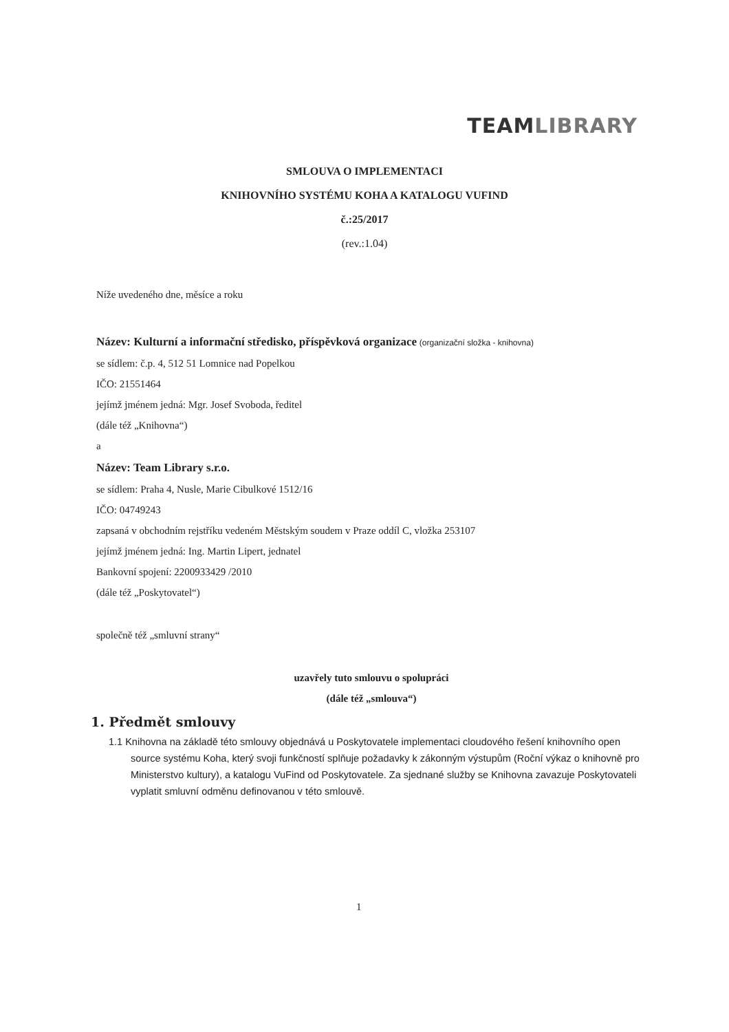TEAMLIBRARY
SMLOUVA O IMPLEMENTACI
KNIHOVNÍHO SYSTÉMU KOHA A KATALOGU VUFIND
č.:25/2017
(rev.:1.04)
Níže uvedeného dne, měsíce a roku
Název: Kulturní a informační středisko, příspěvková organizace (organizační složka - knihovna)
se sídlem: č.p. 4, 512 51 Lomnice nad Popelkou
IČO: 21551464
jejímž jménem jedná: Mgr. Josef Svoboda, ředitel
(dále též „Knihovna“)
a
Název: Team Library s.r.o.
se sídlem: Praha 4, Nusle, Marie Cibulkové 1512/16
IČO: 04749243
zapsaná v obchodním rejstříku vedeném Městským soudem v Praze oddíl C, vložka 253107
jejímž jménem jedná: Ing. Martin Lipert, jednatel
Bankovní spojení: 2200933429 /2010
(dále též „Poskytovatel“)
společně též „smluvní strany“
uzavřely tuto smlouvu o spolupráci
(dále též „smlouva“)
1. Předmět smlouvy
1.1 Knihovna na základě této smlouvy objednává u Poskytovatele implementaci cloudového řešení knihovního open source systému Koha, který svoji funkčností splňuje požadavky k zákonným výstupům (Roční výkaz o knihovně pro Ministerstvo kultury), a katalogu VuFind od Poskytovatele. Za sjednané služby se Knihovna zavazuje Poskytovateli vyplatit smluvní odměnu definovanou v této smlouvě.
1